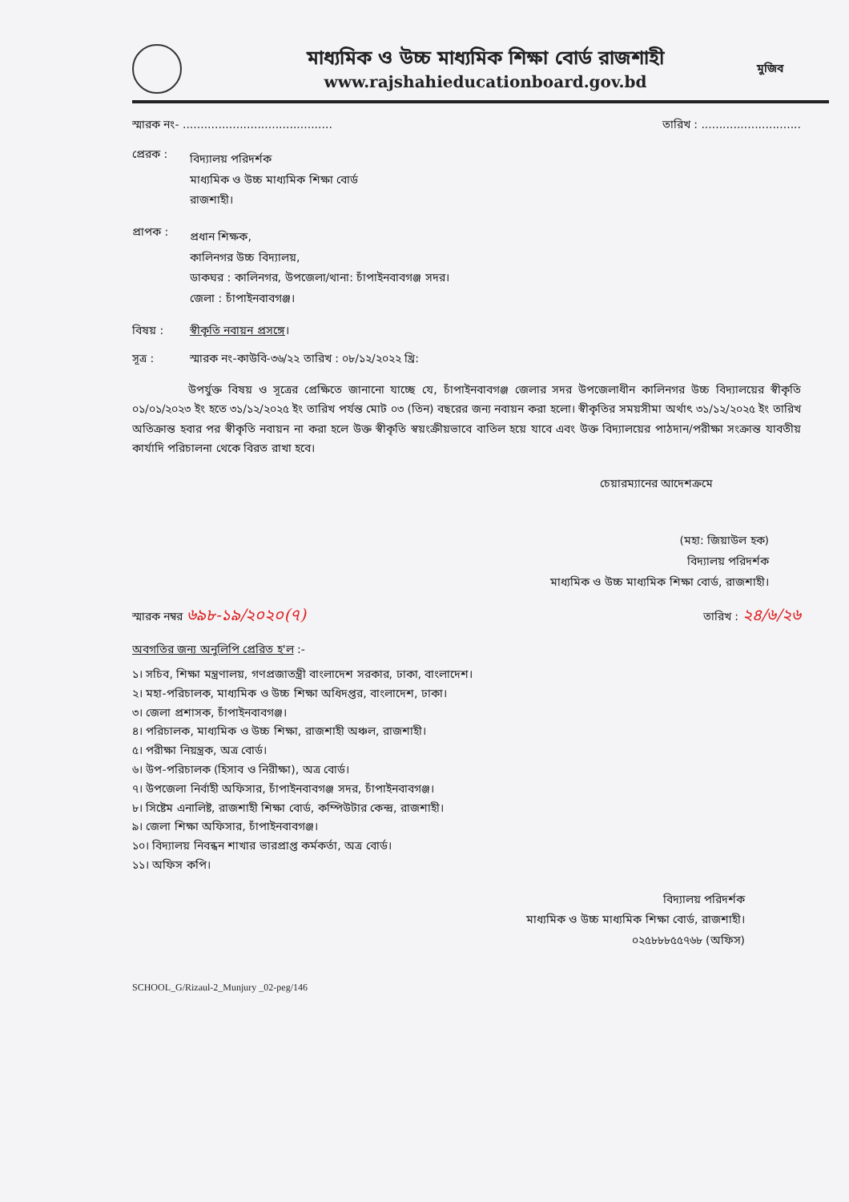মাধ্যমিক ও উচ্চ মাধ্যমিক শিক্ষা বোর্ড রাজশাহী
www.rajshahieducationboard.gov.bd
মুজিব
স্মারক নং- .......................................... তারিখ : ............................
প্রেরক :
বিদ্যালয় পরিদর্শক
মাধ্যমিক ও উচ্চ মাধ্যমিক শিক্ষা বোর্ড
রাজশাহী।
প্রাপক :
প্রধান শিক্ষক,
কালিনগর উচ্চ বিদ্যালয়,
ডাকঘর : কালিনগর, উপজেলা/থানা: চাঁপাইনবাবগঞ্জ সদর।
জেলা : চাঁপাইনবাবগঞ্জ।
বিষয় : স্বীকৃতি নবায়ন প্রসঙ্গে।
সূত্র : স্মারক নং-কাউবি-৩৬/২২ তারিখ : ০৮/১২/২০২২ খ্রি:
উপর্যুক্ত বিষয় ও সূত্রের প্রেক্ষিতে জানানো যাচ্ছে যে, চাঁপাইনবাবগঞ্জ জেলার সদর উপজেলাধীন কালিনগর উচ্চ বিদ্যালয়ের স্বীকৃতি ০১/০১/২০২৩ ইং হতে ৩১/১২/২০২৫ ইং তারিখ পর্যন্ত মোট ০৩ (তিন) বছরের জন্য নবায়ন করা হলো। স্বীকৃতির সময়সীমা অর্থাৎ ৩১/১২/২০২৫ ইং তারিখ অতিক্রান্ত হবার পর স্বীকৃতি নবায়ন না করা হলে উক্ত স্বীকৃতি স্বয়ংক্রীয়ভাবে বাতিল হয়ে যাবে এবং উক্ত বিদ্যালয়ের পাঠদান/পরীক্ষা সংক্রান্ত যাবতীয় কার্যাদি পরিচালনা থেকে বিরত রাখা হবে।
চেয়ারম্যানের আদেশক্রমে
(মহা: জিয়াউল হক)
বিদ্যালয় পরিদর্শক
মাধ্যমিক ও উচ্চ মাধ্যমিক শিক্ষা বোর্ড, রাজশাহী।
স্মারক নম্বর ৬৯৮-১৯/২০২০(৭) তারিখ : ২৪/৬/২৬
অবগতির জন্য অনুলিপি প্রেরিত হ'ল :-
১। সচিব, শিক্ষা মন্ত্রণালয়, গণপ্রজাতন্ত্রী বাংলাদেশ সরকার, ঢাকা, বাংলাদেশ।
২। মহা-পরিচালক, মাধ্যমিক ও উচ্চ শিক্ষা অধিদপ্তর, বাংলাদেশ, ঢাকা।
৩। জেলা প্রশাসক, চাঁপাইনবাবগঞ্জ।
৪। পরিচালক, মাধ্যমিক ও উচ্চ শিক্ষা, রাজশাহী অঞ্চল, রাজশাহী।
৫। পরীক্ষা নিয়ন্ত্রক, অত্র বোর্ড।
৬। উপ-পরিচালক (হিসাব ও নিরীক্ষা), অত্র বোর্ড।
৭। উপজেলা নির্বাহী অফিসার, চাঁপাইনবাবগঞ্জ সদর, চাঁপাইনবাবগঞ্জ।
৮। সিষ্টেম এনালিষ্ট, রাজশাহী শিক্ষা বোর্ড, কম্পিউটার কেন্দ্র, রাজশাহী।
৯। জেলা শিক্ষা অফিসার, চাঁপাইনবাবগঞ্জ।
১০। বিদ্যালয় নিবন্ধন শাখার ভারপ্রাপ্ত কর্মকর্তা, অত্র বোর্ড।
১১। অফিস কপি।
বিদ্যালয় পরিদর্শক
মাধ্যমিক ও উচ্চ মাধ্যমিক শিক্ষা বোর্ড, রাজশাহী।
০২৫৮৮৮৫৫৭৬৮ (অফিস)
SCHOOL_G/Rizaul-2_Munjury _02-peg/146